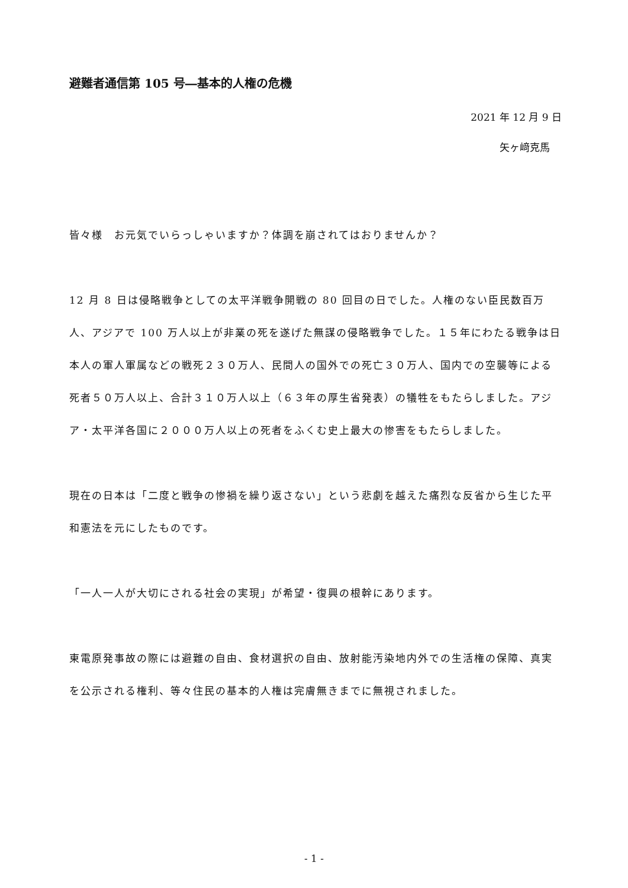避難者通信第 105 号―基本的人権の危機
2021 年 12 月 9 日
矢ヶ﨑克馬
皆々様　お元気でいらっしゃいますか？体調を崩されてはおりませんか？
12 月 8 日は侵略戦争としての太平洋戦争開戦の 80 回目の日でした。人権のない臣民数百万人、アジアで 100 万人以上が非業の死を遂げた無謀の侵略戦争でした。１５年にわたる戦争は日本人の軍人軍属などの戦死２３０万人、民間人の国外での死亡３０万人、国内での空襲等による死者５０万人以上、合計３１０万人以上（６３年の厚生省発表）の犠牲をもたらしました。アジア・太平洋各国に２０００万人以上の死者をふくむ史上最大の惨害をもたらしました。
現在の日本は「二度と戦争の惨禍を繰り返さない」という悲劇を越えた痛烈な反省から生じた平和憲法を元にしたものです。
「一人一人が大切にされる社会の実現」が希望・復興の根幹にあります。
東電原発事故の際には避難の自由、食材選択の自由、放射能汚染地内外での生活権の保障、真実を公示される権利、等々住民の基本的人権は完膚無きまでに無視されました。
- 1 -